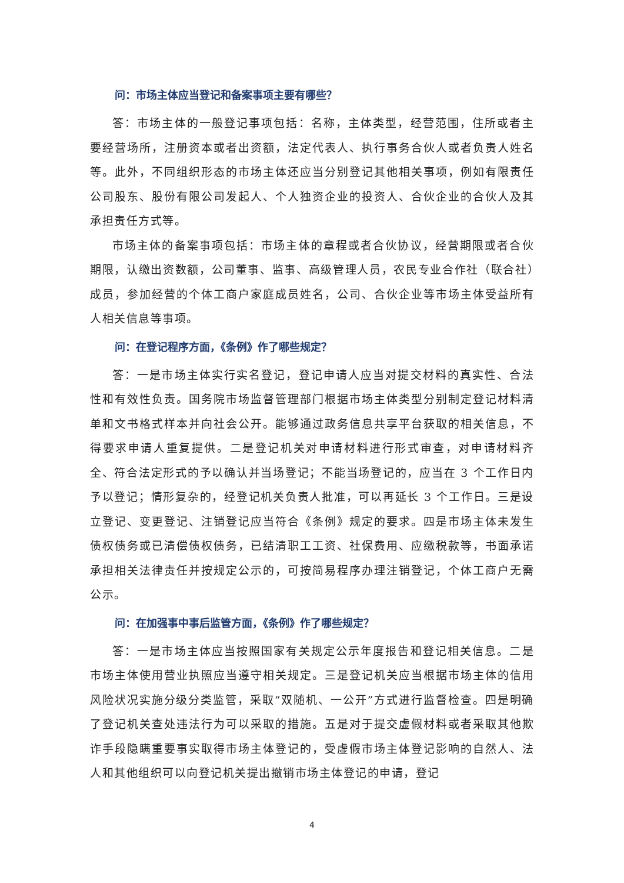问：市场主体应当登记和备案事项主要有哪些？
答：市场主体的一般登记事项包括：名称，主体类型，经营范围，住所或者主要经营场所，注册资本或者出资额，法定代表人、执行事务合伙人或者负责人姓名等。此外，不同组织形态的市场主体还应当分别登记其他相关事项，例如有限责任公司股东、股份有限公司发起人、个人独资企业的投资人、合伙企业的合伙人及其承担责任方式等。
市场主体的备案事项包括：市场主体的章程或者合伙协议，经营期限或者合伙期限，认缴出资数额，公司董事、监事、高级管理人员，农民专业合作社（联合社）成员，参加经营的个体工商户家庭成员姓名，公司、合伙企业等市场主体受益所有人相关信息等事项。
问：在登记程序方面，《条例》作了哪些规定？
答：一是市场主体实行实名登记，登记申请人应当对提交材料的真实性、合法性和有效性负责。国务院市场监督管理部门根据市场主体类型分别制定登记材料清单和文书格式样本并向社会公开。能够通过政务信息共享平台获取的相关信息，不得要求申请人重复提供。二是登记机关对申请材料进行形式审查，对申请材料齐全、符合法定形式的予以确认并当场登记；不能当场登记的，应当在 3 个工作日内予以登记；情形复杂的，经登记机关负责人批准，可以再延长 3 个工作日。三是设立登记、变更登记、注销登记应当符合《条例》规定的要求。四是市场主体未发生债权债务或已清偿债权债务，已结清职工工资、社保费用、应缴税款等，书面承诺承担相关法律责任并按规定公示的，可按简易程序办理注销登记，个体工商户无需公示。
问：在加强事中事后监管方面，《条例》作了哪些规定？
答：一是市场主体应当按照国家有关规定公示年度报告和登记相关信息。二是市场主体使用营业执照应当遵守相关规定。三是登记机关应当根据市场主体的信用风险状况实施分级分类监管，采取“双随机、一公开”方式进行监督检查。四是明确了登记机关查处违法行为可以采取的措施。五是对于提交虚假材料或者采取其他欺诈手段隐瞒重要事实取得市场主体登记的，受虚假市场主体登记影响的自然人、法人和其他组织可以向登记机关提出撤销市场主体登记的申请，登记
4